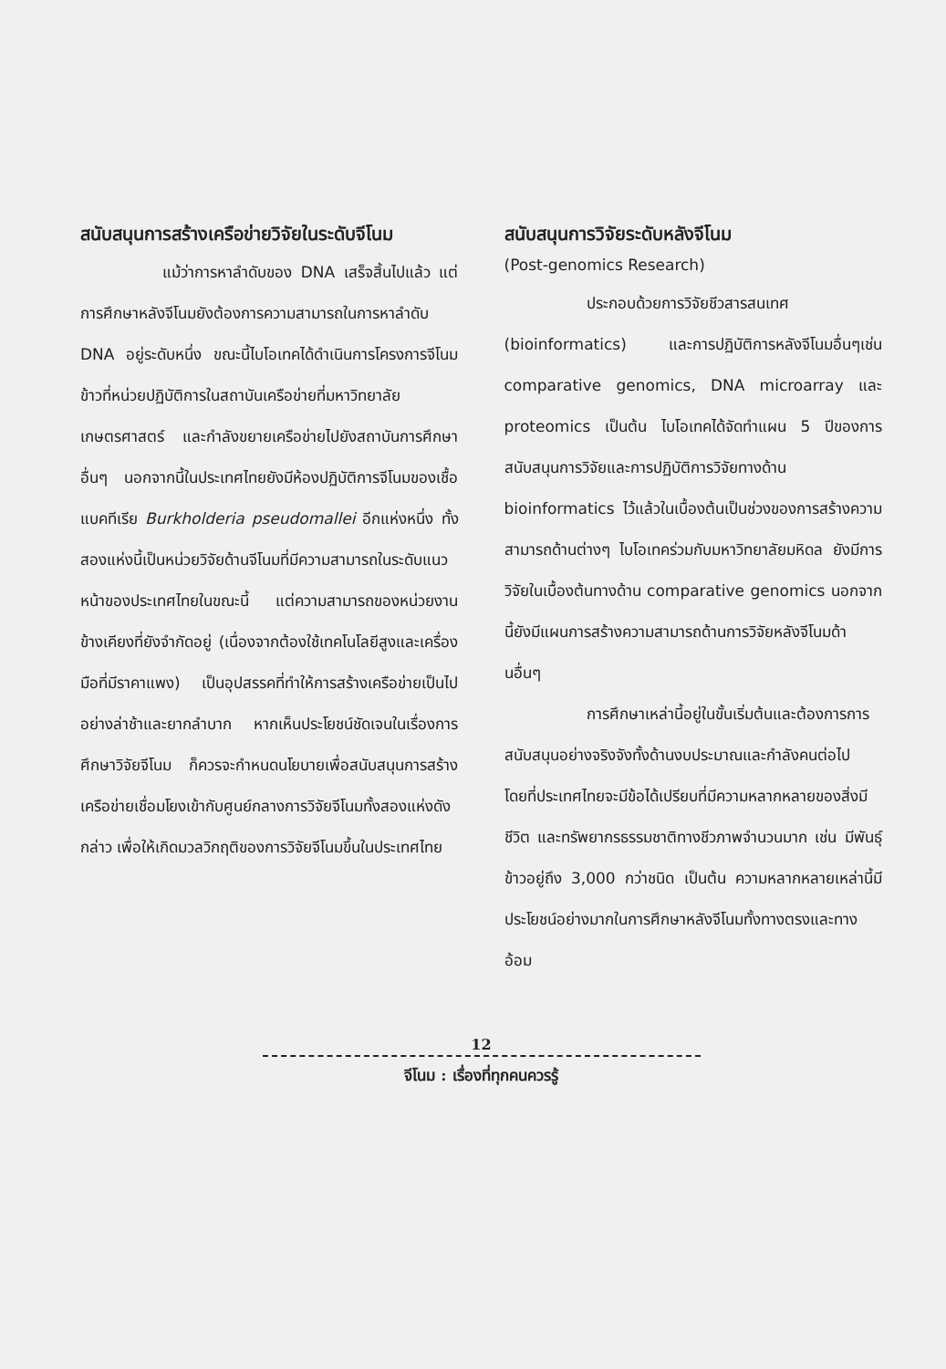สนับสนุนการสร้างเครือข่ายวิจัยในระดับจีโนม
แม้ว่าการหาลำดับของ DNA เสร็จสิ้นไปแล้ว แต่การศึกษาหลังจีโนมยังต้องการความสามารถในการหาลำดับ DNA อยู่ระดับหนึ่ง ขณะนี้ไบโอเทคได้ดำเนินการโครงการจีโนมข้าวที่หน่วยปฏิบัติการในสถาบันเครือข่ายที่มหาวิทยาลัยเกษตรศาสตร์ และกำลังขยายเครือข่ายไปยังสถาบันการศึกษาอื่นๆ นอกจากนี้ในประเทศไทยยังมีห้องปฏิบัติการจีโนมของเชื้อแบคทีเรีย Burkholderia pseudomallei อีกแห่งหนึ่ง ทั้งสองแห่งนี้เป็นหน่วยวิจัยด้านจีโนมที่มีความสามารถในระดับแนวหน้าของประเทศไทยในขณะนี้ แต่ความสามารถของหน่วยงานข้างเคียงที่ยังจำกัดอยู่ (เนื่องจากต้องใช้เทคโนโลยีสูงและเครื่องมือที่มีราคาแพง) เป็นอุปสรรคที่ทำให้การสร้างเครือข่ายเป็นไปอย่างล่าช้าและยากลำบาก หากเห็นประโยชน์ชัดเจนในเรื่องการศึกษาวิจัยจีโนม ก็ควรจะกำหนดนโยบายเพื่อสนับสนุนการสร้างเครือข่ายเชื่อมโยงเข้ากับศูนย์กลางการวิจัยจีโนมทั้งสองแห่งดังกล่าว เพื่อให้เกิดมวลวิกฤติของการวิจัยจีโนมขึ้นในประเทศไทย
สนับสนุนการวิจัยระดับหลังจีโนม
(Post-genomics Research)
ประกอบด้วยการวิจัยชีวสารสนเทศ (bioinformatics) และการปฏิบัติการหลังจีโนมอื่นๆเช่น comparative genomics, DNA microarray และ proteomics เป็นต้น ไบโอเทคได้จัดทำแผน 5 ปีของการสนับสนุนการวิจัยและการปฏิบัติการวิจัยทางด้าน bioinformatics ไว้แล้วในเบื้องต้นเป็นช่วงของการสร้างความสามารถด้านต่างๆ ไบโอเทคร่วมกับมหาวิทยาลัยมหิดล ยังมีการวิจัยในเบื้องต้นทางด้าน comparative genomics นอกจากนี้ยังมีแผนการสร้างความสามารถด้านการวิจัยหลังจีโนมด้านอื่นๆ
การศึกษาเหล่านี้อยู่ในขั้นเริ่มต้นและต้องการการสนับสนุนอย่างจริงจังทั้งด้านงบประมาณและกำลังคนต่อไป โดยที่ประเทศไทยจะมีข้อได้เปรียบที่มีความหลากหลายของสิ่งมีชีวิต และทรัพยากรธรรมชาติทางชีวภาพจำนวนมาก เช่น มีพันธุ์ข้าวอยู่ถึง 3,000 กว่าชนิด เป็นต้น ความหลากหลายเหล่านี้มีประโยชน์อย่างมากในการศึกษาหลังจีโนมทั้งทางตรงและทางอ้อม
12
จีโนม : เรื่องที่ทุกคนควรรู้